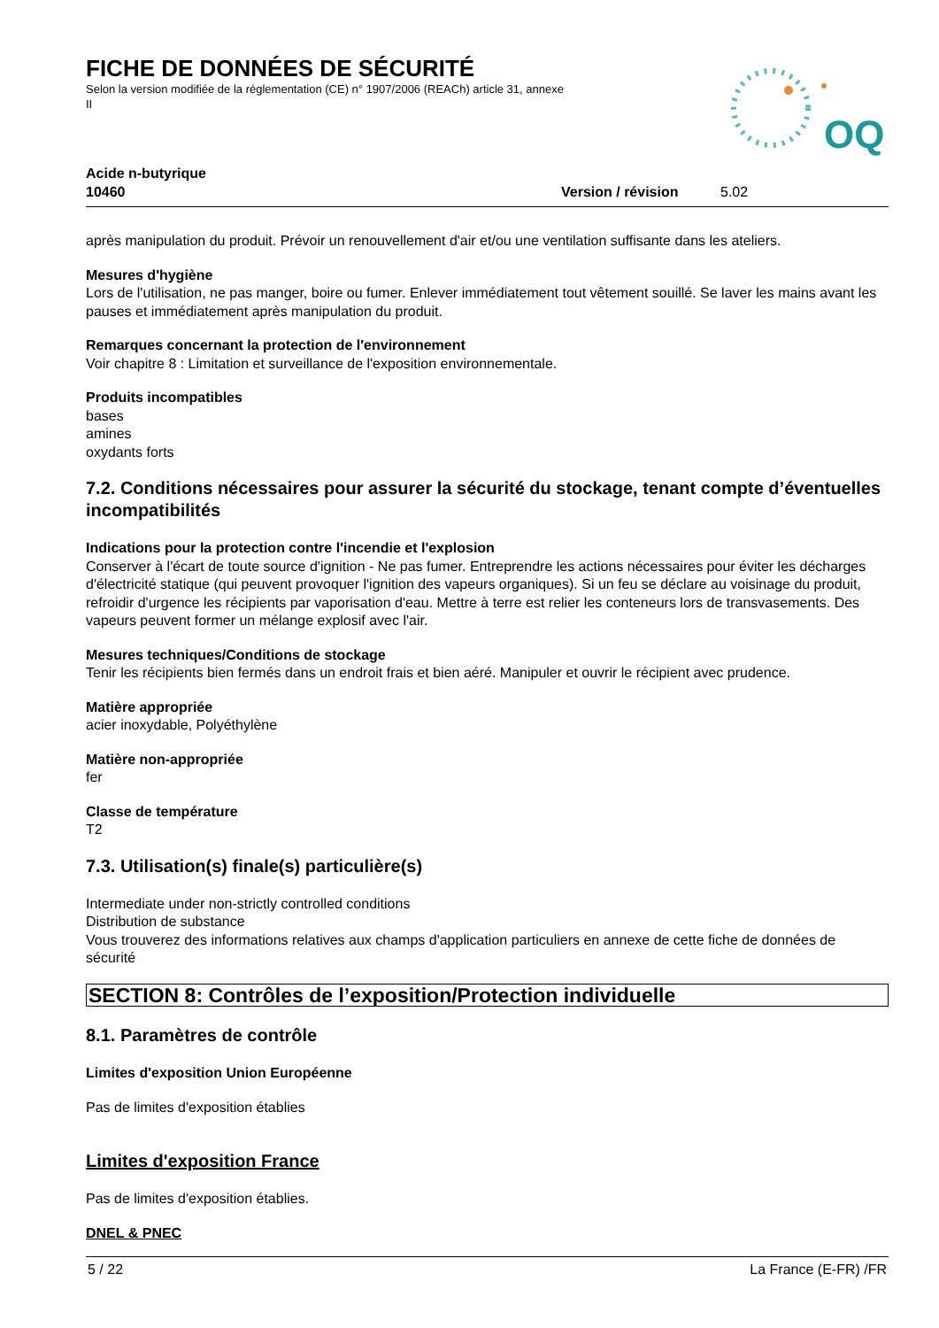FICHE DE DONNÉES DE SÉCURITÉ
Selon la version modifiée de la réglementation (CE) n° 1907/2006 (REACh) article 31, annexe II
OQ
Acide n-butyrique
10460 Version / révision 5.02
après manipulation du produit. Prévoir un renouvellement d'air et/ou une ventilation suffisante dans les ateliers.
Mesures d'hygiène
Lors de l'utilisation, ne pas manger, boire ou fumer. Enlever immédiatement tout vêtement souillé. Se laver les mains avant les pauses et immédiatement après manipulation du produit.
Remarques concernant la protection de l'environnement
Voir chapitre 8 : Limitation et surveillance de l'exposition environnementale.
Produits incompatibles
bases
amines
oxydants forts
7.2. Conditions nécessaires pour assurer la sécurité du stockage, tenant compte d’éventuelles incompatibilités
Indications pour la protection contre l'incendie et l'explosion
Conserver à l'écart de toute source d'ignition - Ne pas fumer. Entreprendre les actions nécessaires pour éviter les décharges d'électricité statique (qui peuvent provoquer l'ignition des vapeurs organiques). Si un feu se déclare au voisinage du produit, refroidir d'urgence les récipients par vaporisation d'eau. Mettre à terre est relier les conteneurs lors de transvasements. Des vapeurs peuvent former un mélange explosif avec l'air.
Mesures techniques/Conditions de stockage
Tenir les récipients bien fermés dans un endroit frais et bien aéré. Manipuler et ouvrir le récipient avec prudence.
Matière appropriée
acier inoxydable, Polyéthylène
Matière non-appropriée
fer
Classe de température
T2
7.3. Utilisation(s) finale(s) particulière(s)
Intermediate under non-strictly controlled conditions
Distribution de substance
Vous trouverez des informations relatives aux champs d'application particuliers en annexe de cette fiche de données de sécurité
SECTION 8: Contrôles de l’exposition/Protection individuelle
8.1. Paramètres de contrôle
Limites d'exposition Union Européenne
Pas de limites d'exposition établies
Limites d'exposition France
Pas de limites d'exposition établies.
DNEL & PNEC
5 / 22 La France (E-FR) /FR